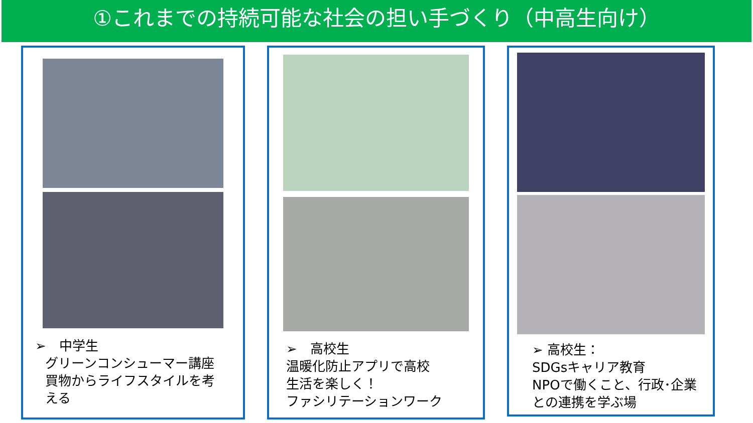①これまでの持続可能な社会の担い手づくり（中高生向け）
➢　中学生
グリーンコンシューマー講座
買物からライフスタイルを考
える
➢　高校生
温暖化防止アプリで高校
生活を楽しく！
ファシリテーションワーク
➢ 高校生：
SDGsキャリア教育
NPOで働くこと、行政･企業
との連携を学ぶ場